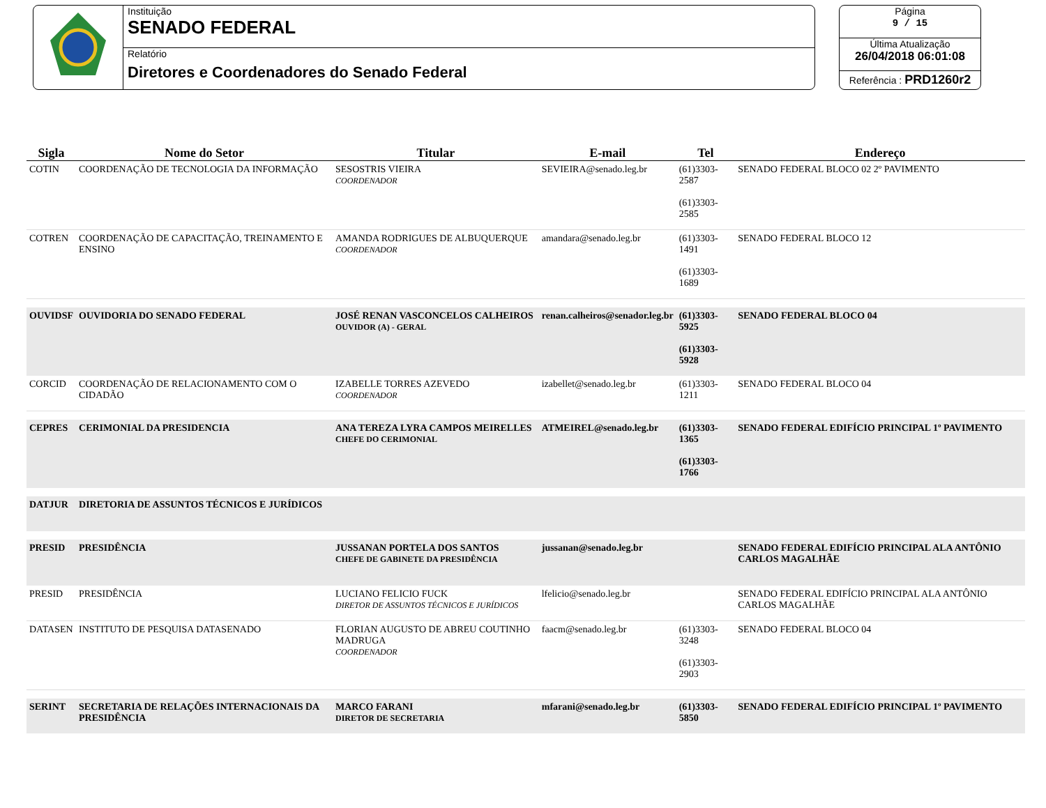Instituição
SENADO FEDERAL
Relatório
Diretores e Coordenadores do Senado Federal
Página
9 / 15
Última Atualização
26/04/2018 06:01:08
Referência : PRD1260r2
| Sigla | Nome do Setor | Titular | E-mail | Tel | Endereço |
| --- | --- | --- | --- | --- | --- |
| COTIN | COORDENAÇÃO DE TECNOLOGIA DA INFORMAÇÃO | SESOSTRIS VIEIRA COORDENADOR | SEVIEIRA@senado.leg.br | (61)3303-2587 (61)3303-2585 | SENADO FEDERAL BLOCO 02 2º PAVIMENTO |
| COTREN | COORDENAÇÃO DE CAPACITAÇÃO, TREINAMENTO E ENSINO | AMANDA RODRIGUES DE ALBUQUERQUE COORDENADOR | amandara@senado.leg.br | (61)3303-1491 (61)3303-1689 | SENADO FEDERAL BLOCO 12 |
| OUVIDSF | OUVIDORIA DO SENADO FEDERAL | JOSÉ RENAN VASCONCELOS CALHEIROS OUVIDOR (A) - GERAL | renan.calheiros@senador.leg.br | (61)3303-5925 (61)3303-5928 | SENADO FEDERAL BLOCO 04 |
| CORCID | COORDENAÇÃO DE RELACIONAMENTO COM O CIDADÃO | IZABELLE TORRES AZEVEDO COORDENADOR | izabellet@senado.leg.br | (61)3303-1211 | SENADO FEDERAL BLOCO 04 |
| CEPRES | CERIMONIAL DA PRESIDENCIA | ANA TEREZA LYRA CAMPOS MEIRELLES CHEFE DO CERIMONIAL | ATMEIREL@senado.leg.br | (61)3303-1365 (61)3303-1766 | SENADO FEDERAL EDIFÍCIO PRINCIPAL 1º PAVIMENTO |
| DATJUR | DIRETORIA DE ASSUNTOS TÉCNICOS E JURÍDICOS | | | | |
| PRESID | PRESIDÊNCIA | JUSSANAN PORTELA DOS SANTOS CHEFE DE GABINETE DA PRESIDÊNCIA | jussanan@senado.leg.br | | SENADO FEDERAL EDIFÍCIO PRINCIPAL ALA ANTÔNIO CARLOS MAGALHÃE |
| PRESID | PRESIDÊNCIA | LUCIANO FELICIO FUCK DIRETOR DE ASSUNTOS TÉCNICOS E JURÍDICOS | lfelicio@senado.leg.br | | SENADO FEDERAL EDIFÍCIO PRINCIPAL ALA ANTÔNIO CARLOS MAGALHÃE |
| DATASEN | INSTITUTO DE PESQUISA DATASENADO | FLORIAN AUGUSTO DE ABREU COUTINHO MADRUGA COORDENADOR | faacm@senado.leg.br | (61)3303-3248 (61)3303-2903 | SENADO FEDERAL BLOCO 04 |
| SERINT | SECRETARIA DE RELAÇÕES INTERNACIONAIS DA PRESIDÊNCIA | MARCO FARANI DIRETOR DE SECRETARIA | mfarani@senado.leg.br | (61)3303-5850 | SENADO FEDERAL EDIFÍCIO PRINCIPAL 1º PAVIMENTO |